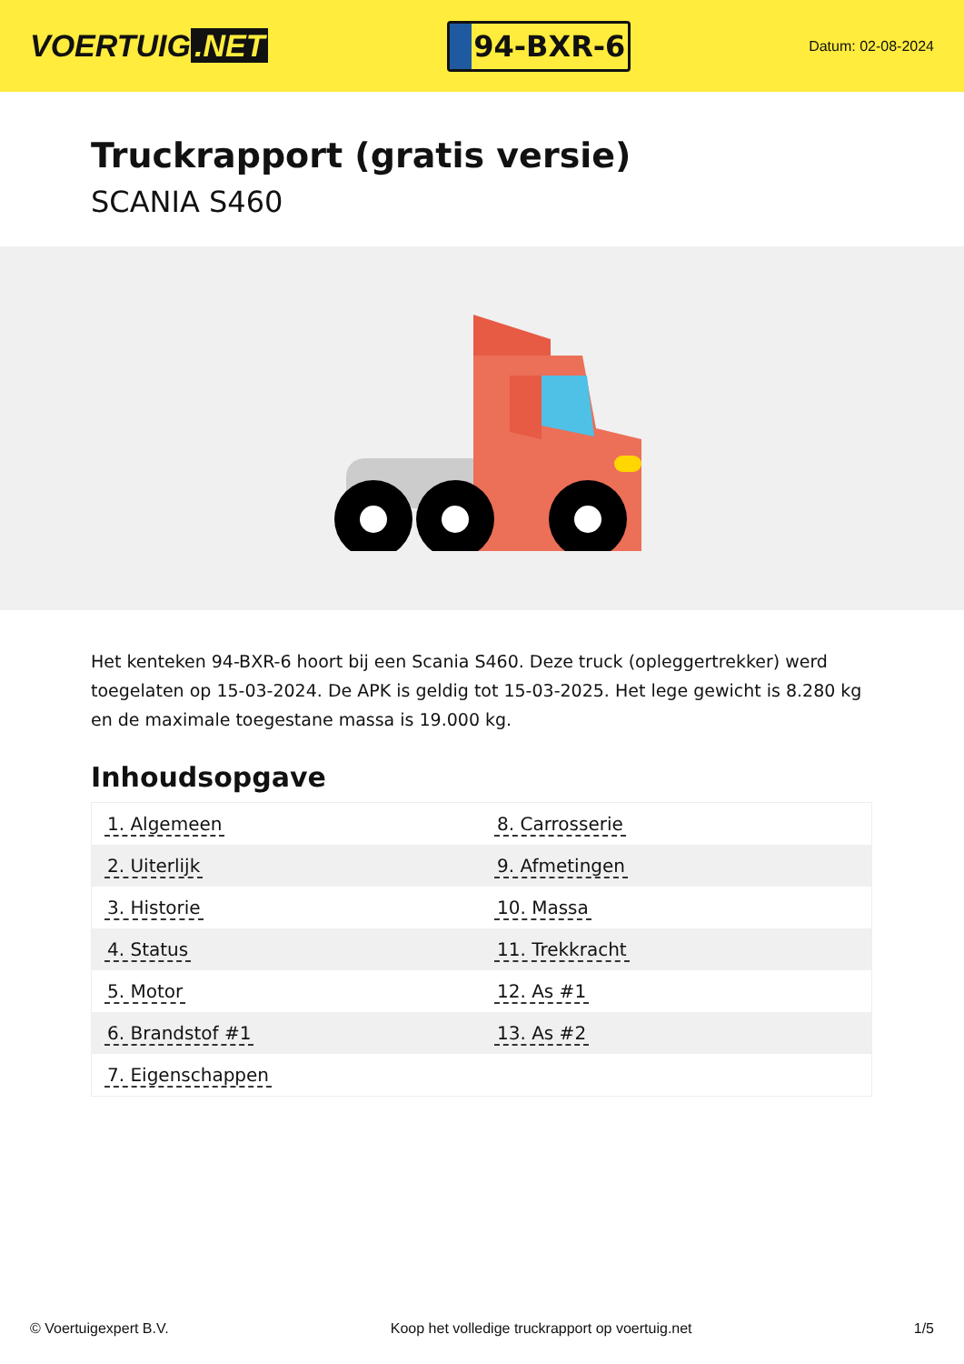VOERTUIG.NET
94-BXR-6
Datum: 02-08-2024
Truckrapport (gratis versie)
SCANIA S460
Het kenteken 94-BXR-6 hoort bij een Scania S460. Deze truck (opleggertrekker) werd toegelaten op 15-03-2024. De APK is geldig tot 15-03-2025. Het lege gewicht is 8.280 kg en de maximale toegestane massa is 19.000 kg.
Inhoudsopgave
| 1. Algemeen | 8. Carrosserie |
| 2. Uiterlijk | 9. Afmetingen |
| 3. Historie | 10. Massa |
| 4. Status | 11. Trekkracht |
| 5. Motor | 12. As #1 |
| 6. Brandstof #1 | 13. As #2 |
| 7. Eigenschappen | |
© Voertuigexpert B.V. Koop het volledige truckrapport op voertuig.net 1/5